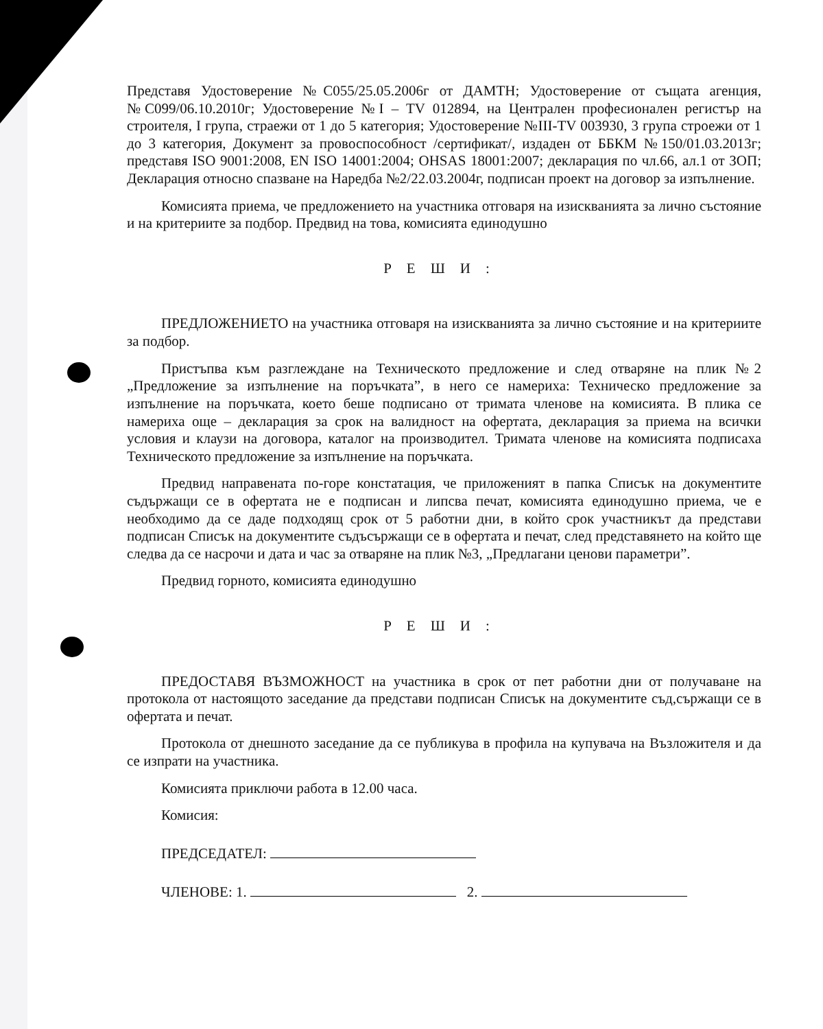Представя Удостоверение №С055/25.05.2006г от ДАМТН; Удостоверение от същата агенция, №С099/06.10.2010г; Удостоверение №I – TV 012894, на Централен професионален регистър на строителя, I група, страежи от 1 до 5 категория; Удостоверение №III-TV 003930, 3 група строежи от 1 до 3 категория, Документ за провоспособност /сертификат/, издаден от ББКМ №150/01.03.2013г; представя ISO 9001:2008, EN ISO 14001:2004; OHSAS 18001:2007; декларация по чл.66, ал.1 от ЗОП; Декларация относно спазване на Наредба №2/22.03.2004г, подписан проект на договор за изпълнение.
Комисията приема, че предложението на участника отговаря на изискванията за лично състояние и на критериите за подбор. Предвид на това, комисията единодушно
РЕШИ:
ПРЕДЛОЖЕНИЕТО на участника отговаря на изискванията за лично състояние и на критериите за подбор.
Пристъпва към разглеждане на Техническото предложение и след отваряне на плик №2 „Предложение за изпълнение на поръчката”, в него се намериха: Техническо предложение за изпълнение на поръчката, което беше подписано от тримата членове на комисията. В плика се намериха още – декларация за срок на валидност на офертата, декларация за приема на всички условия и клаузи на договора, каталог на производител. Тримата членове на комисията подписаха Техническото предложение за изпълнение на поръчката.
Предвид направената по-горе констатация, че приложеният в папка Списък на документите съдържащи се в офертата не е подписан и липсва печат, комисията единодушно приема, че е необходимо да се даде подходящ срок от 5 работни дни, в който срок участникът да представи подписан Списък на документите съдъсържащи се в офертата и печат, след представянето на който ще следва да се насрочи и дата и час за отваряне на плик №3, „Предлагани ценови параметри”.
Предвид горното, комисията единодушно
РЕШИ:
ПРЕДОСТАВЯ ВЪЗМОЖНОСТ на участника в срок от пет работни дни от получаване на протокола от настоящото заседание да представи подписан Списък на документите съд,сържащи се в офертата и печат.
Протокола от днешното заседание да се публикува в профила на купувача на Възложителя и да се изпрати на участника.
Комисията приключи работа в 12.00 часа.
Комисия:
ПРЕДСЕДАТЕЛ:
ЧЛЕНОВЕ: 1. 2.